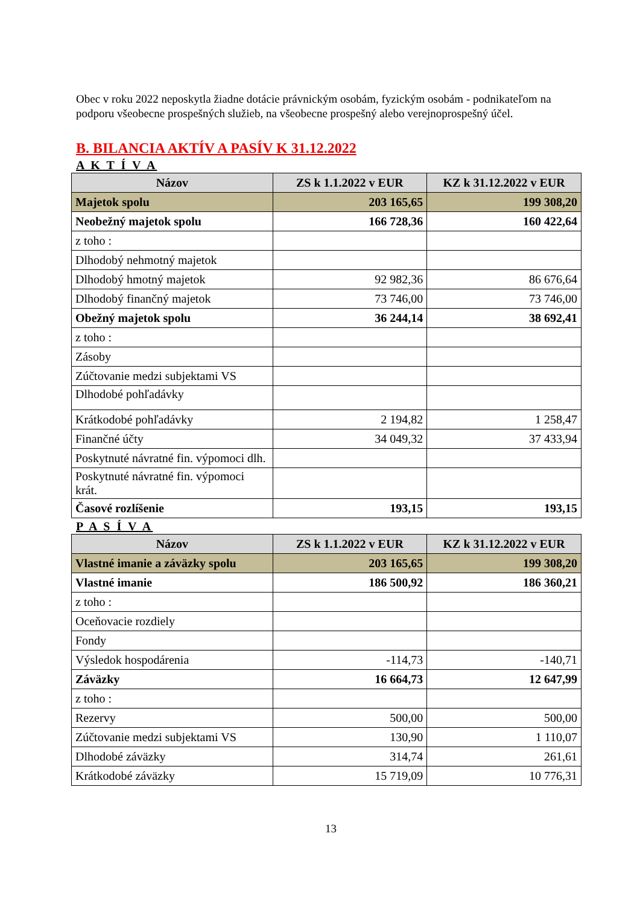Obec v roku 2022 neposkytla žiadne dotácie právnickým osobám, fyzickým osobám - podnikateľom na podporu všeobecne prospešných služieb, na všeobecne prospešný alebo verejnoprospešný účel.
B. BILANCIA AKTÍV A PASÍV K 31.12.2022
A K T Í V A
| Názov | ZS k 1.1.2022 v EUR | KZ k 31.12.2022 v EUR |
| --- | --- | --- |
| Majetok spolu | 203 165,65 | 199 308,20 |
| Neobežný majetok spolu | 166 728,36 | 160 422,64 |
| z toho : | | |
| Dlhodobý nehmotný majetok | | |
| Dlhodobý hmotný majetok | 92 982,36 | 86 676,64 |
| Dlhodobý finančný majetok | 73 746,00 | 73 746,00 |
| Obežný majetok spolu | 36 244,14 | 38 692,41 |
| z toho : | | |
| Zásoby | | |
| Zúčtovanie medzi subjektami VS | | |
| Dlhodobé pohľadávky | | |
| Krátkodobé pohľadávky | 2 194,82 | 1 258,47 |
| Finančné účty | 34 049,32 | 37 433,94 |
| Poskytnuté návratné fin. výpomoci dlh. | | |
| Poskytnuté návratné fin. výpomoci krát. | | |
| Časové rozlíšenie | 193,15 | 193,15 |
P A S Í V A
| Názov | ZS k 1.1.2022 v EUR | KZ k 31.12.2022 v EUR |
| --- | --- | --- |
| Vlastné imanie a záväzky spolu | 203 165,65 | 199 308,20 |
| Vlastné imanie | 186 500,92 | 186 360,21 |
| z toho : | | |
| Oceňovacie rozdiely | | |
| Fondy | | |
| Výsledok hospodárenia | -114,73 | -140,71 |
| Záväzky | 16 664,73 | 12 647,99 |
| z toho : | | |
| Rezervy | 500,00 | 500,00 |
| Zúčtovanie medzi subjektami VS | 130,90 | 1 110,07 |
| Dlhodobé záväzky | 314,74 | 261,61 |
| Krátkodobé záväzky | 15 719,09 | 10 776,31 |
13